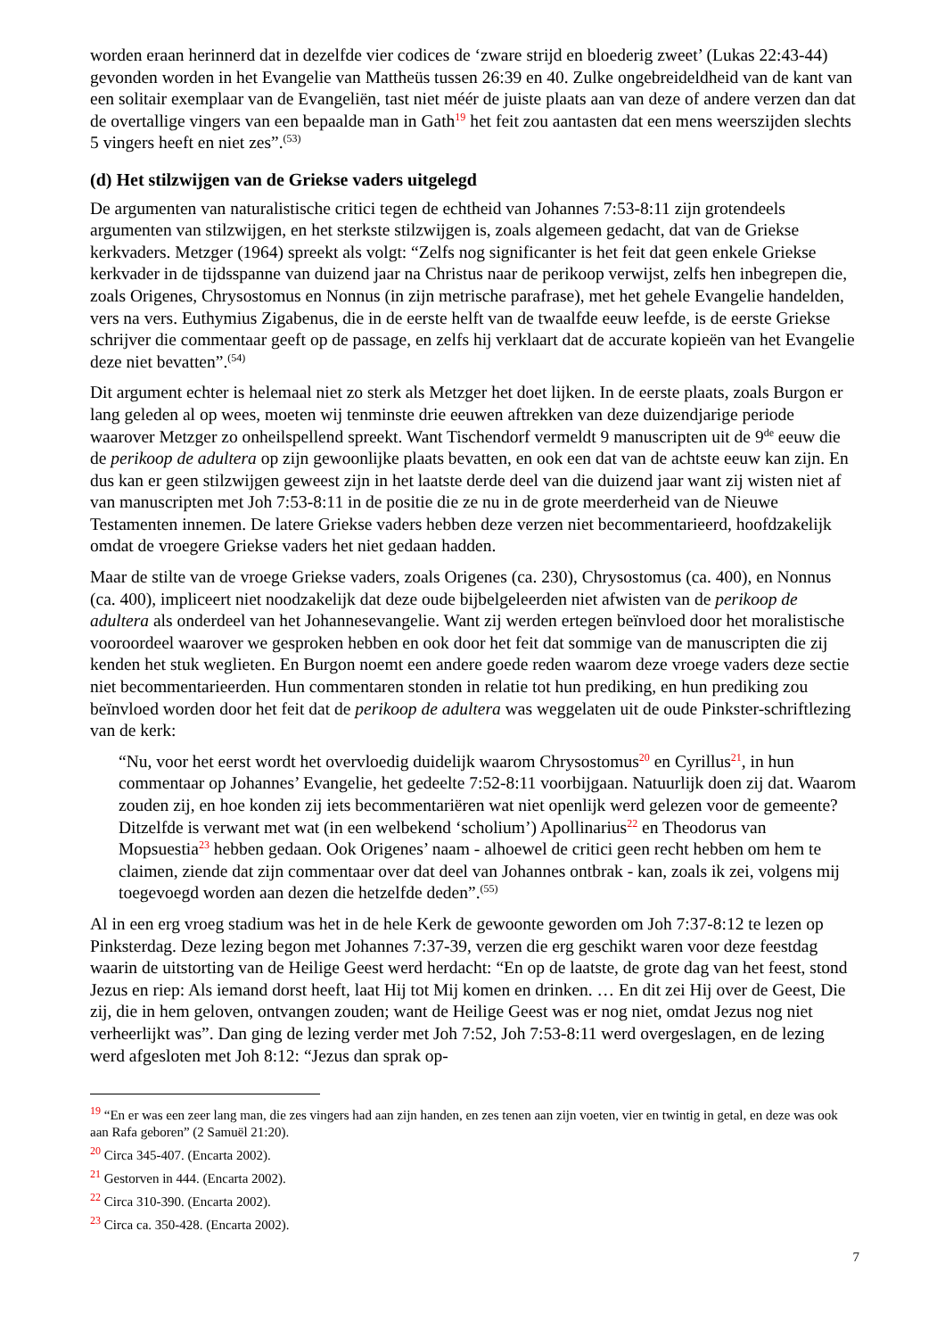worden eraan herinnerd dat in dezelfde vier codices de ‘zware strijd en bloederig zweet’ (Lukas 22:43-44) gevonden worden in het Evangelie van Mattheüs tussen 26:39 en 40. Zulke ongebreideldheid van de kant van een solitair exemplaar van de Evangeliën, tast niet méér de juiste plaats aan van deze of andere verzen dan dat de overtallige vingers van een bepaalde man in Gath<sup>19</sup> het feit zou aantasten dat een mens weerszijden slechts 5 vingers heeft en niet zes”.<sup>(53)</sup>
(d) Het stilzwijgen van de Griekse vaders uitgelegd
De argumenten van naturalistische critici tegen de echtheid van Johannes 7:53-8:11 zijn grotendeels argumenten van stilzwijgen, en het sterkste stilzwijgen is, zoals algemeen gedacht, dat van de Griekse kerkvaders. Metzger (1964) spreekt als volgt: “Zelfs nog significanter is het feit dat geen enkele Griekse kerkvader in de tijdsspanne van duizend jaar na Christus naar de perikoop verwijst, zelfs hen inbegrepen die, zoals Origenes, Chrysostomus en Nonnus (in zijn metrische parafrase), met het gehele Evangelie handelden, vers na vers. Euthymius Zigabenus, die in de eerste helft van de twaalfde eeuw leefde, is de eerste Griekse schrijver die commentaar geeft op de passage, en zelfs hij verklaart dat de accurate kopieën van het Evangelie deze niet bevatten”.<sup>(54)</sup>
Dit argument echter is helemaal niet zo sterk als Metzger het doet lijken. In de eerste plaats, zoals Burgon er lang geleden al op wees, moeten wij tenminste drie eeuwen aftrekken van deze duizendjarige periode waarover Metzger zo onheilspellend spreekt. Want Tischendorf vermeldt 9 manuscripten uit de 9<sup>de</sup> eeuw die de perikoop de adultera op zijn gewoonlijke plaats bevatten, en ook een dat van de achtste eeuw kan zijn. En dus kan er geen stilzwijgen geweest zijn in het laatste derde deel van die duizend jaar want zij wisten niet af van manuscripten met Joh 7:53-8:11 in de positie die ze nu in de grote meerderheid van de Nieuwe Testamenten innemen. De latere Griekse vaders hebben deze verzen niet becommentarieerd, hoofdzakelijk omdat de vroegere Griekse vaders het niet gedaan hadden.
Maar de stilte van de vroege Griekse vaders, zoals Origenes (ca. 230), Chrysostomus (ca. 400), en Nonnus (ca. 400), impliceert niet noodzakelijk dat deze oude bijbelgeleerden niet afwisten van de perikoop de adultera als onderdeel van het Johannesevangelie. Want zij werden ertegen beïnvloed door het moralistische vooroordeel waarover we gesproken hebben en ook door het feit dat sommige van de manuscripten die zij kenden het stuk weglieten. En Burgon noemt een andere goede reden waarom deze vroege vaders deze sectie niet becommentarieerden. Hun commentaren stonden in relatie tot hun prediking, en hun prediking zou beïnvloed worden door het feit dat de perikoop de adultera was weggelaten uit de oude Pinkster-schriftlezing van de kerk:
“Nu, voor het eerst wordt het overvloedig duidelijk waarom Chrysostomus<sup>20</sup> en Cyrillus<sup>21</sup>, in hun commentaar op Johannes’ Evangelie, het gedeelte 7:52-8:11 voorbijgaan. Natuurlijk doen zij dat. Waarom zouden zij, en hoe konden zij iets becommentariëren wat niet openlijk werd gelezen voor de gemeente? Ditzelfde is verwant met wat (in een welbekend ‘scholium’) Apollinarius<sup>22</sup> en Theodorus van Mopsuestia<sup>23</sup> hebben gedaan. Ook Origenes’ naam - alhoewel de critici geen recht hebben om hem te claimen, ziende dat zijn commentaar over dat deel van Johannes ontbrak - kan, zoals ik zei, volgens mij toegevoegd worden aan dezen die hetzelfde deden”.<sup>(55)</sup>
Al in een erg vroeg stadium was het in de hele Kerk de gewoonte geworden om Joh 7:37-8:12 te lezen op Pinksterdag. Deze lezing begon met Johannes 7:37-39, verzen die erg geschikt waren voor deze feestdag waarin de uitstorting van de Heilige Geest werd herdacht: “En op de laatste, de grote dag van het feest, stond Jezus en riep: Als iemand dorst heeft, laat Hij tot Mij komen en drinken. … En dit zei Hij over de Geest, Die zij, die in hem geloven, ontvangen zouden; want de Heilige Geest was er nog niet, omdat Jezus nog niet verheerlijkt was”. Dan ging de lezing verder met Joh 7:52, Joh 7:53-8:11 werd overgeslagen, en de lezing werd afgesloten met Joh 8:12: “Jezus dan sprak op-
<sup>19</sup> “En er was een zeer lang man, die zes vingers had aan zijn handen, en zes tenen aan zijn voeten, vier en twintig in getal, en deze was ook aan Rafa geboren” (2 Samuël 21:20).
<sup>20</sup> Circa 345-407. (Encarta 2002).
<sup>21</sup> Gestorven in 444. (Encarta 2002).
<sup>22</sup> Circa 310-390. (Encarta 2002).
<sup>23</sup> Circa ca. 350-428. (Encarta 2002).
7